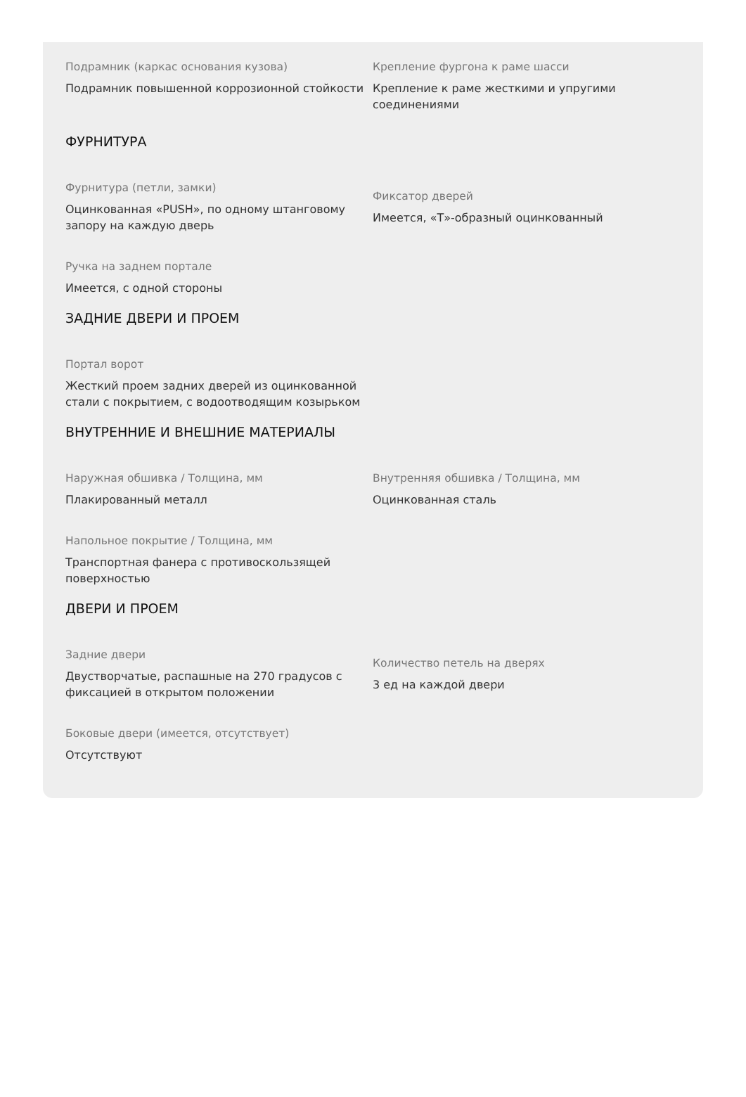Подрамник (каркас основания кузова)
Подрамник повышенной коррозионной стойкости
Крепление фургона к раме шасси
Крепление к раме жесткими и упругими соединениями
ФУРНИТУРА
Фурнитура (петли, замки)
Оцинкованная «PUSH», по одному штанговому запору на каждую дверь
Фиксатор дверей
Имеется, «Т»-образный оцинкованный
Ручка на заднем портале
Имеется, с одной стороны
ЗАДНИЕ ДВЕРИ И ПРОЕМ
Портал ворот
Жесткий проем задних дверей из оцинкованной стали с покрытием, с водоотводящим козырьком
ВНУТРЕННИЕ И ВНЕШНИЕ МАТЕРИАЛЫ
Наружная обшивка / Толщина, мм
Плакированный металл
Внутренняя обшивка / Толщина, мм
Оцинкованная сталь
Напольное покрытие / Толщина, мм
Транспортная фанера с противоскользящей поверхностью
ДВЕРИ И ПРОЕМ
Задние двери
Двустворчатые, распашные на 270 градусов с фиксацией в открытом положении
Количество петель на дверях
3 ед на каждой двери
Боковые двери (имеется, отсутствует)
Отсутствуют